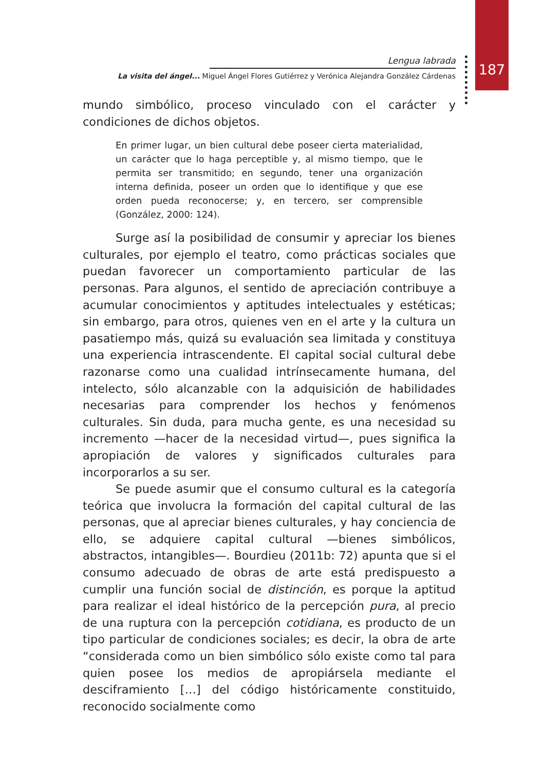Lengua labrada
La visita del ángel... Miguel Ángel Flores Gutiérrez y Verónica Alejandra González Cárdenas
187
mundo simbólico, proceso vinculado con el carácter y condiciones de dichos objetos.
En primer lugar, un bien cultural debe poseer cierta materialidad, un carácter que lo haga perceptible y, al mismo tiempo, que le permita ser transmitido; en segundo, tener una organización interna definida, poseer un orden que lo identifique y que ese orden pueda reconocerse; y, en tercero, ser comprensible (González, 2000: 124).
Surge así la posibilidad de consumir y apreciar los bienes culturales, por ejemplo el teatro, como prácticas sociales que puedan favorecer un comportamiento particular de las personas. Para algunos, el sentido de apreciación contribuye a acumular conocimientos y aptitudes intelectuales y estéticas; sin embargo, para otros, quienes ven en el arte y la cultura un pasatiempo más, quizá su evaluación sea limitada y constituya una experiencia intrascendente. El capital social cultural debe razonarse como una cualidad intrínsecamente humana, del intelecto, sólo alcanzable con la adquisición de habilidades necesarias para comprender los hechos y fenómenos culturales. Sin duda, para mucha gente, es una necesidad su incremento —hacer de la necesidad virtud—, pues significa la apropiación de valores y significados culturales para incorporarlos a su ser.
Se puede asumir que el consumo cultural es la categoría teórica que involucra la formación del capital cultural de las personas, que al apreciar bienes culturales, y hay conciencia de ello, se adquiere capital cultural —bienes simbólicos, abstractos, intangibles—. Bourdieu (2011b: 72) apunta que si el consumo adecuado de obras de arte está predispuesto a cumplir una función social de distinción, es porque la aptitud para realizar el ideal histórico de la percepción pura, al precio de una ruptura con la percepción cotidiana, es producto de un tipo particular de condiciones sociales; es decir, la obra de arte “considerada como un bien simbólico sólo existe como tal para quien posee los medios de apropiársela mediante el desciframiento […] del código históricamente constituido, reconocido socialmente como